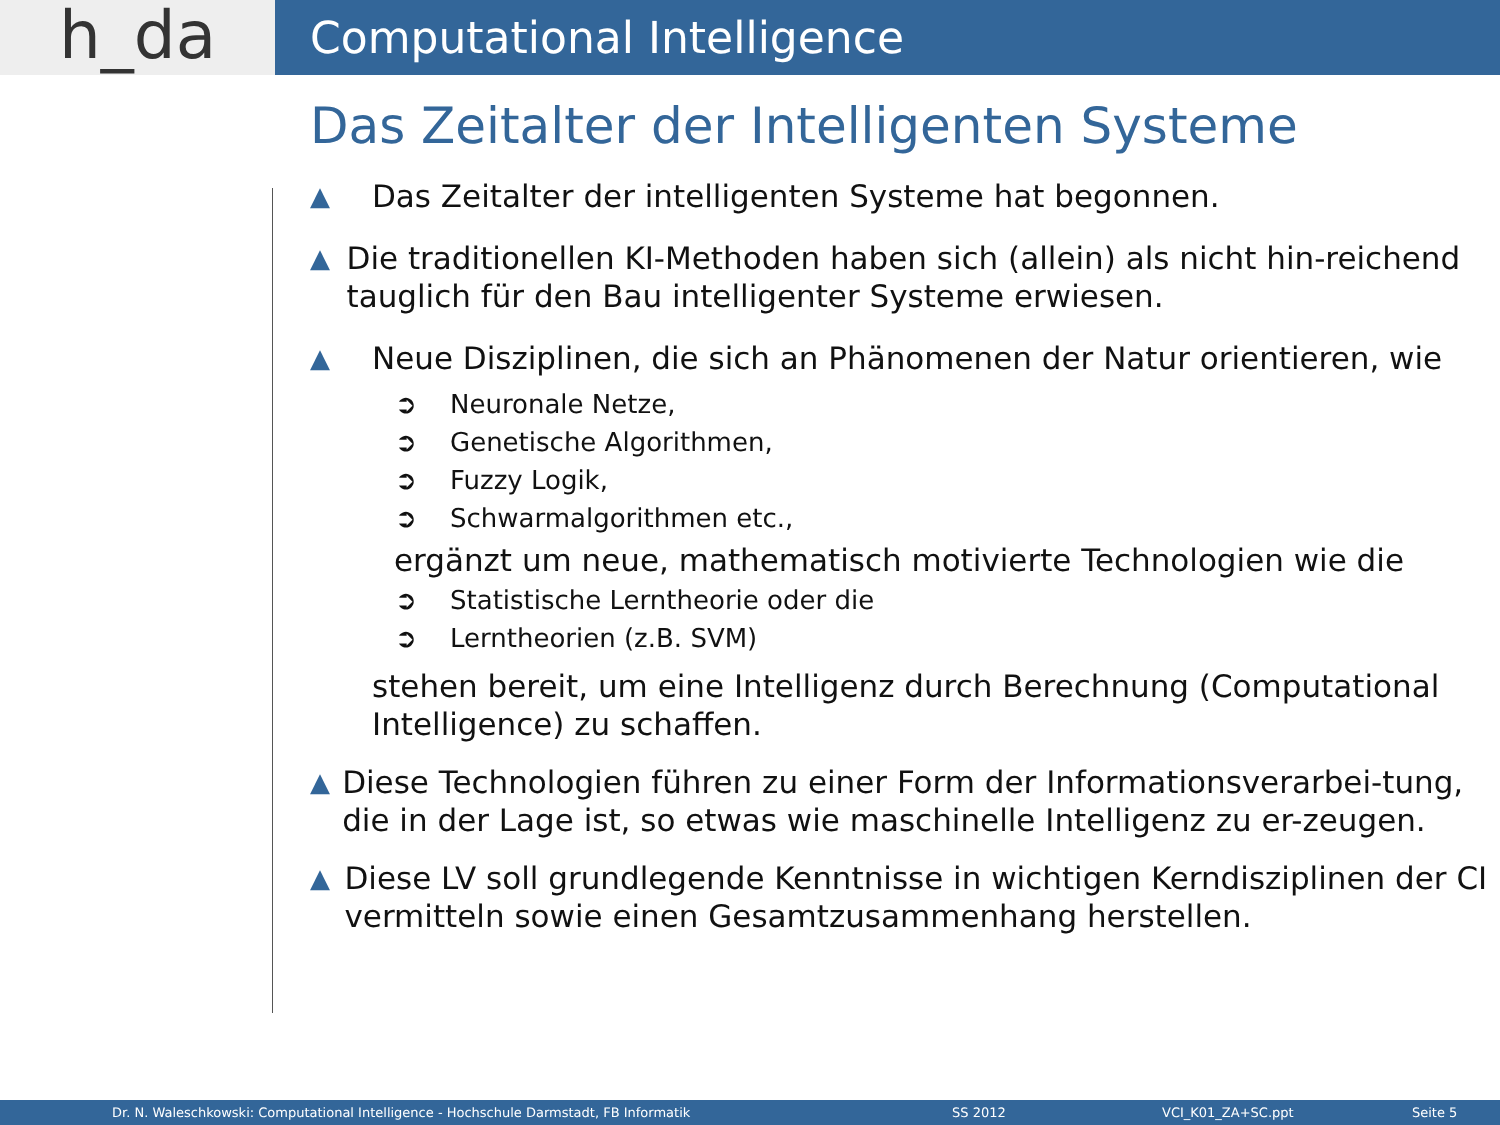h_da
Computational Intelligence
Das Zeitalter der Intelligenten Systeme
▲
Das Zeitalter der intelligenten Systeme hat begonnen.
▲
Die traditionellen KI-Methoden haben sich (allein) als nicht hin-reichend tauglich für den Bau intelligenter Systeme erwiesen.
▲
Neue Disziplinen, die sich an Phänomenen der Natur orientieren, wie
➲ Neuronale Netze,
➲ Genetische Algorithmen,
➲ Fuzzy Logik,
➲ Schwarmalgorithmen etc.,
ergänzt um neue, mathematisch motivierte Technologien wie die
➲ Statistische Lerntheorie oder die
➲ Lerntheorien (z.B. SVM)
stehen bereit, um eine Intelligenz durch Berechnung (Computational Intelligence) zu schaffen.
▲
Diese Technologien führen zu einer Form der Informationsverarbei-tung, die in der Lage ist, so etwas wie maschinelle Intelligenz zu er-zeugen.
▲
Diese LV soll grundlegende Kenntnisse in wichtigen Kerndisziplinen der CI vermitteln sowie einen Gesamtzusammenhang herstellen.
Dr. N. Waleschkowski: Computational Intelligence - Hochschule Darmstadt, FB Informatik SS 2012 VCI_K01_ZA+SC.ppt Seite 5